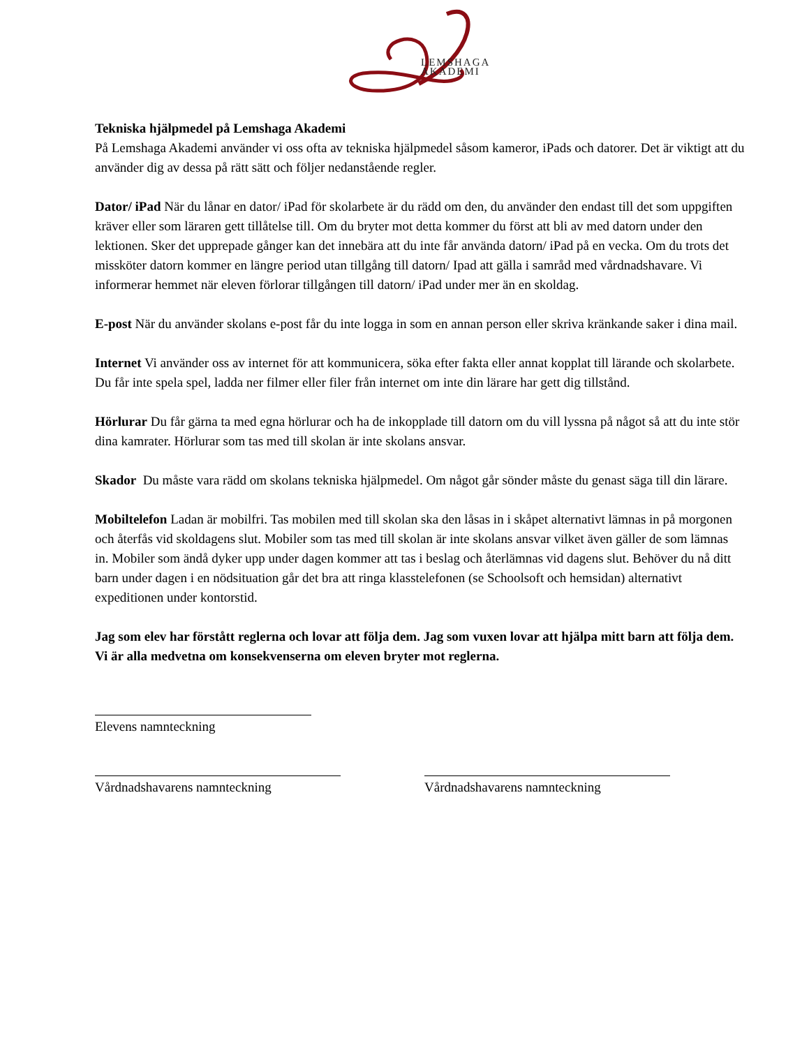LEMSHAGA
AKADEMI
Tekniska hjälpmedel på Lemshaga Akademi
På Lemshaga Akademi använder vi oss ofta av tekniska hjälpmedel såsom kameror, iPads och datorer. Det är viktigt att du använder dig av dessa på rätt sätt och följer nedanstående regler.
Dator/ iPad När du lånar en dator/ iPad för skolarbete är du rädd om den, du använder den endast till det som uppgiften kräver eller som läraren gett tillåtelse till. Om du bryter mot detta kommer du först att bli av med datorn under den lektionen. Sker det upprepade gånger kan det innebära att du inte får använda datorn/ iPad på en vecka. Om du trots det missköter datorn kommer en längre period utan tillgång till datorn/ Ipad att gälla i samråd med vårdnadshavare. Vi informerar hemmet när eleven förlorar tillgången till datorn/ iPad under mer än en skoldag.
E-post När du använder skolans e-post får du inte logga in som en annan person eller skriva kränkande saker i dina mail.
Internet Vi använder oss av internet för att kommunicera, söka efter fakta eller annat kopplat till lärande och skolarbete. Du får inte spela spel, ladda ner filmer eller filer från internet om inte din lärare har gett dig tillstånd.
Hörlurar Du får gärna ta med egna hörlurar och ha de inkopplade till datorn om du vill lyssna på något så att du inte stör dina kamrater. Hörlurar som tas med till skolan är inte skolans ansvar.
Skador Du måste vara rädd om skolans tekniska hjälpmedel. Om något går sönder måste du genast säga till din lärare.
Mobiltelefon Ladan är mobilfri. Tas mobilen med till skolan ska den låsas in i skåpet alternativt lämnas in på morgonen och återfås vid skoldagens slut. Mobiler som tas med till skolan är inte skolans ansvar vilket även gäller de som lämnas in. Mobiler som ändå dyker upp under dagen kommer att tas i beslag och återlämnas vid dagens slut. Behöver du nå ditt barn under dagen i en nödsituation går det bra att ringa klasstelefonen (se Schoolsoft och hemsidan) alternativt expeditionen under kontorstid.
Jag som elev har förstått reglerna och lovar att följa dem. Jag som vuxen lovar att hjälpa mitt barn att följa dem. Vi är alla medvetna om konsekvenserna om eleven bryter mot reglerna.
Elevens namnteckning
Vårdnadshavarens namnteckning Vårdnadshavarens namnteckning